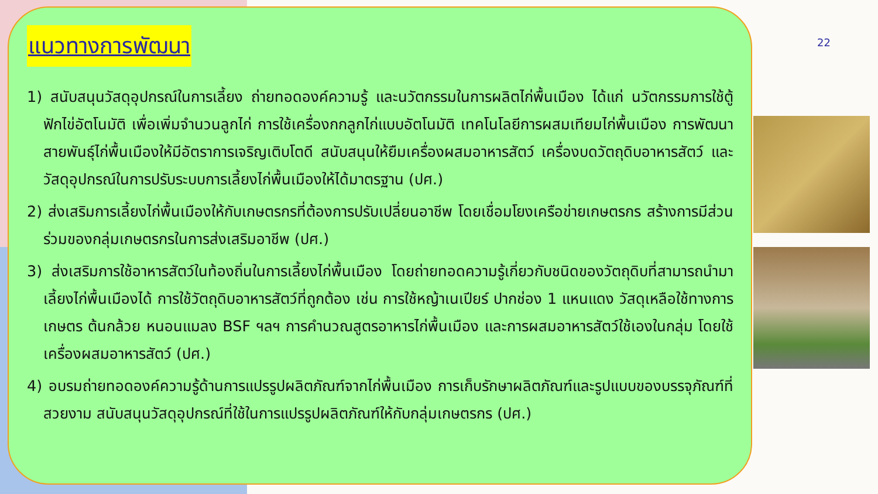แนวทางการพัฒนา
1) สนับสนุนวัสดุอุปกรณ์ในการเลี้ยง ถ่ายทอดองค์ความรู้ และนวัตกรรมในการผลิตไก่พื้นเมือง ได้แก่ นวัตกรรมการใช้ตู้ฟักไข่อัตโนมัติ เพื่อเพิ่มจำนวนลูกไก่ การใช้เครื่องกกลูกไก่แบบอัตโนมัติ เทคโนโลยีการผสมเทียมไก่พื้นเมือง การพัฒนาสายพันธุ์ไก่พื้นเมืองให้มีอัตราการเจริญเติบโตดี สนับสนุนให้ยืมเครื่องผสมอาหารสัตว์ เครื่องบดวัตถุดิบอาหารสัตว์ และวัสดุอุปกรณ์ในการปรับระบบการเลี้ยงไก่พื้นเมืองให้ได้มาตรฐาน (ปศ.)
2) ส่งเสริมการเลี้ยงไก่พื้นเมืองให้กับเกษตรกรที่ต้องการปรับเปลี่ยนอาชีพ โดยเชื่อมโยงเครือข่ายเกษตรกร สร้างการมีส่วนร่วมของกลุ่มเกษตรกรในการส่งเสริมอาชีพ (ปศ.)
3) ส่งเสริมการใช้อาหารสัตว์ในท้องถิ่นในการเลี้ยงไก่พื้นเมือง โดยถ่ายทอดความรู้เกี่ยวกับชนิดของวัตถุดิบที่สามารถนำมาเลี้ยงไก่พื้นเมืองได้ การใช้วัตถุดิบอาหารสัตว์ที่ถูกต้อง เช่น การใช้หญ้าเนเปียร์ ปากช่อง 1 แหนแดง วัสดุเหลือใช้ทางการเกษตร ต้นกล้วย หนอนแมลง BSF ฯลฯ การคำนวณสูตรอาหารไก่พื้นเมือง และการผสมอาหารสัตว์ใช้เองในกลุ่ม โดยใช้เครื่องผสมอาหารสัตว์ (ปศ.)
4) อบรมถ่ายทอดองค์ความรู้ด้านการแปรรูปผลิตภัณฑ์จากไก่พื้นเมือง การเก็บรักษาผลิตภัณฑ์และรูปแบบของบรรจุภัณฑ์ที่สวยงาม สนับสนุนวัสดุอุปกรณ์ที่ใช้ในการแปรรูปผลิตภัณฑ์ให้กับกลุ่มเกษตรกร (ปศ.)
22